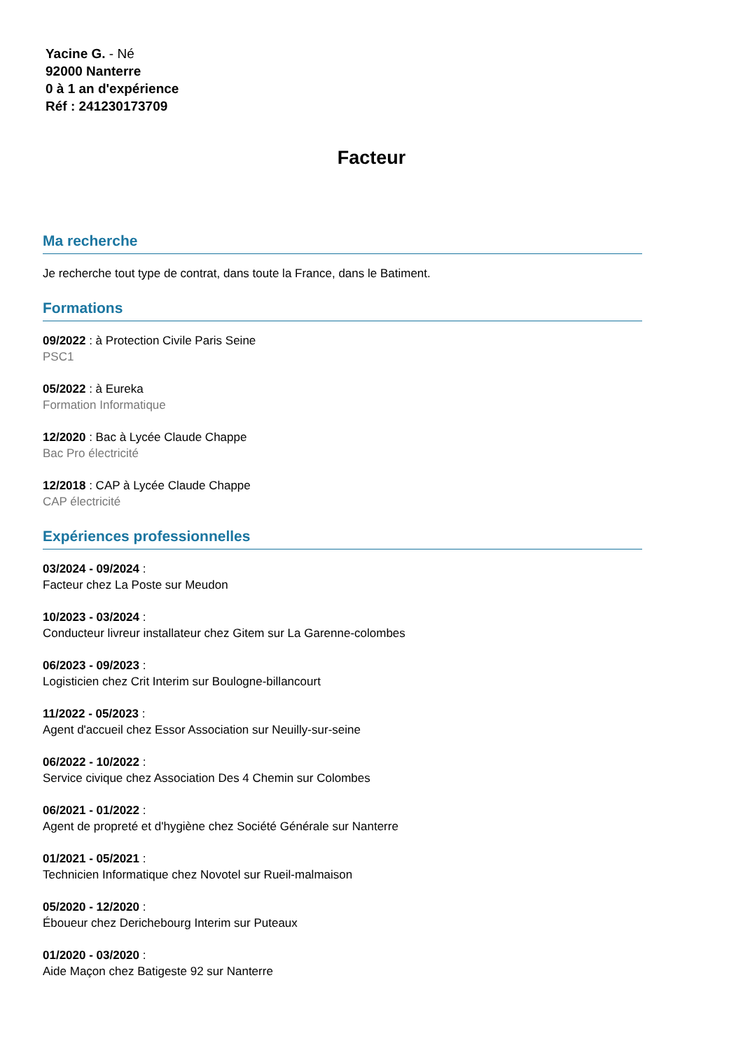Yacine G. - Né
92000 Nanterre
0 à 1 an d'expérience
Réf : 241230173709
Facteur
Ma recherche
Je recherche tout type de contrat, dans toute la France, dans le Batiment.
Formations
09/2022 : à Protection Civile Paris Seine
PSC1
05/2022 : à Eureka
Formation Informatique
12/2020 : Bac à Lycée Claude Chappe
Bac Pro électricité
12/2018 : CAP à Lycée Claude Chappe
CAP électricité
Expériences professionnelles
03/2024 - 09/2024 :
Facteur chez La Poste sur Meudon
10/2023 - 03/2024 :
Conducteur livreur installateur chez Gitem sur La Garenne-colombes
06/2023 - 09/2023 :
Logisticien chez Crit Interim sur Boulogne-billancourt
11/2022 - 05/2023 :
Agent d'accueil chez Essor Association sur Neuilly-sur-seine
06/2022 - 10/2022 :
Service civique chez Association Des 4 Chemin sur Colombes
06/2021 - 01/2022 :
Agent de propreté et d'hygiène chez Société Générale sur Nanterre
01/2021 - 05/2021 :
Technicien Informatique chez Novotel sur Rueil-malmaison
05/2020 - 12/2020 :
Éboueur chez Derichebourg Interim sur Puteaux
01/2020 - 03/2020 :
Aide Maçon chez Batigeste 92 sur Nanterre